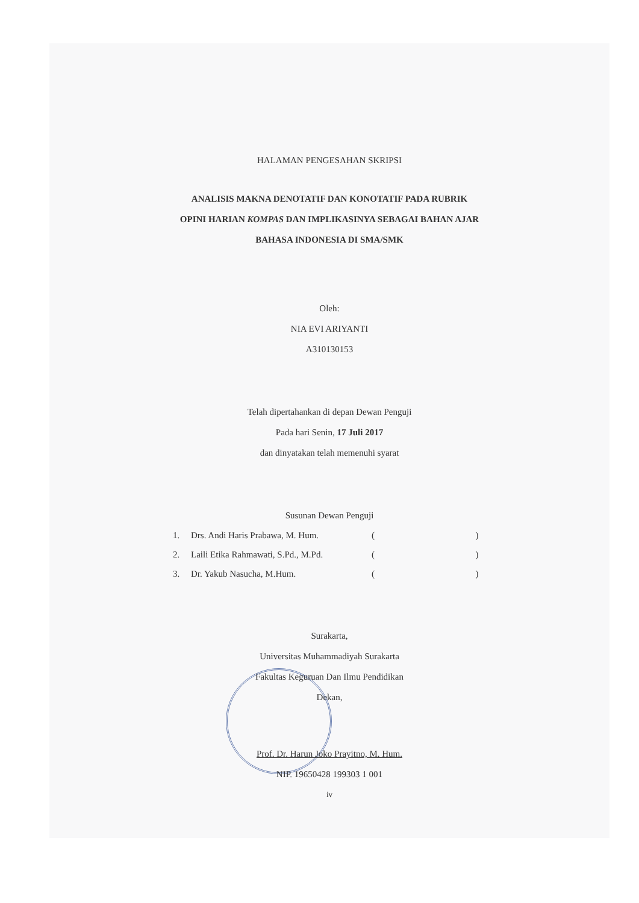HALAMAN PENGESAHAN SKRIPSI
ANALISIS MAKNA DENOTATIF DAN KONOTATIF PADA RUBRIK
OPINI HARIAN KOMPAS DAN IMPLIKASINYA SEBAGAI BAHAN AJAR
BAHASA INDONESIA DI SMA/SMK
Oleh:
NIA EVI ARIYANTI
A310130153
Telah dipertahankan di depan Dewan Penguji
Pada hari Senin, 17 Juli 2017
dan dinyatakan telah memenuhi syarat
Susunan Dewan Penguji
1. Drs. Andi Haris Prabawa, M. Hum. ( )
2. Laili Etika Rahmawati, S.Pd., M.Pd. ( )
3. Dr. Yakub Nasucha, M.Hum. ( )
Surakarta,
Universitas Muhammadiyah Surakarta
Fakultas Keguruan Dan Ilmu Pendidikan
Dekan,
Prof. Dr. Harun Joko Prayitno, M. Hum.
NIP. 19650428 199303 1 001
iv